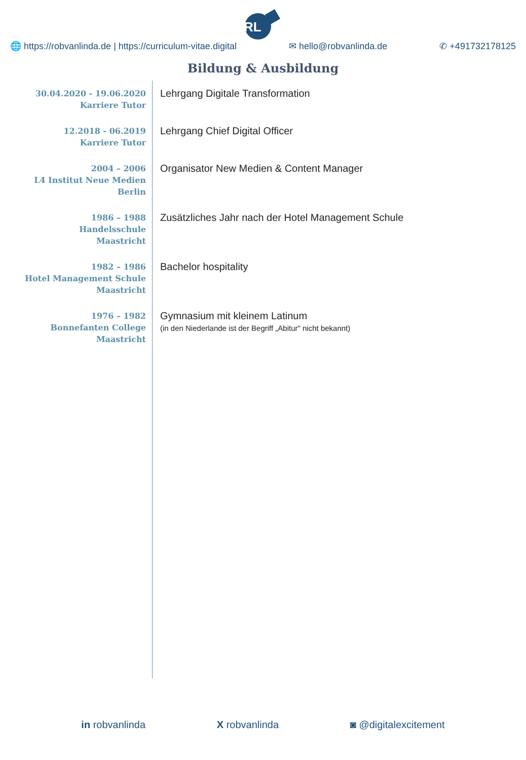RL
🌐 https://robvanlinda.de | https://curriculum-vitae.digital ✉ hello@robvanlinda.de ✆ +491732178125
Bildung & Ausbildung
30.04.2020 - 19.06.2020
Karriere Tutor
Lehrgang Digitale Transformation
12.2018 - 06.2019
Karriere Tutor
Lehrgang Chief Digital Officer
2004 – 2006
L4 Institut Neue Medien
Berlin
Organisator New Medien & Content Manager
1986 – 1988
Handelsschule
Maastricht
Zusätzliches Jahr nach der Hotel Management Schule
1982 – 1986
Hotel Management Schule
Maastricht
Bachelor hospitality
1976 – 1982
Bonnefanten College
Maastricht
Gymnasium mit kleinem Latinum
(in den Niederlande ist der Begriff „Abitur" nicht bekannt)
in robvanlinda X robvanlinda ◙ @digitalexcitement